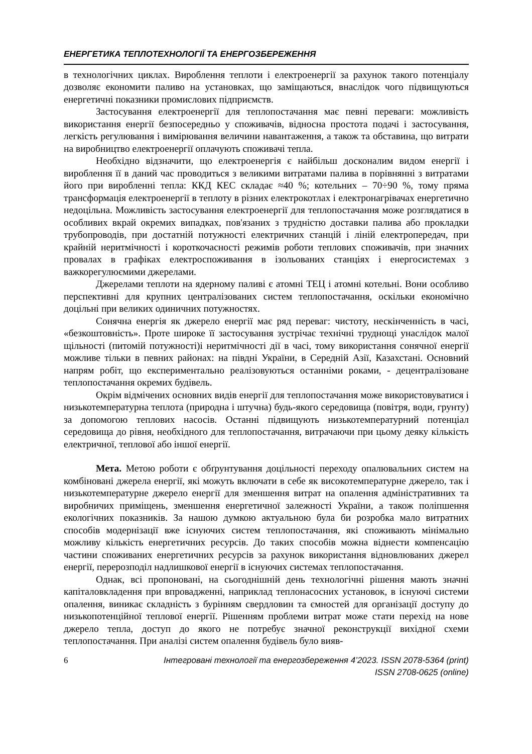ЕНЕРГЕТИКА ТЕПЛОТЕХНОЛОГІЇ ТА ЕНЕРГОЗБЕРЕЖЕННЯ
в технологічних циклах. Вироблення теплоти і електроенергії за рахунок такого потенціалу дозволяє економити паливо на установках, що заміщаються, внаслідок чого підвищуються енергетичні показники промислових підприємств.
Застосування електроенергії для теплопостачання має певні переваги: можливість використання енергії безпосередньо у споживачів, відносна простота подачі і застосування, легкість регулювання і вимірювання величини навантаження, а також та обставина, що витрати на виробництво електроенергії оплачують споживачі тепла.
Необхідно відзначити, що електроенергія є найбільш досконалим видом енергії і вироблення її в даний час проводиться з великими витратами палива в порівнянні з витратами його при виробленні тепла: ККД КЕС складає ≈40 %; котельних – 70÷90 %, тому пряма трансформація електроенергії в теплоту в різних електрокотлах і електронагрівачах енергетично недоцільна. Можливість застосування електроенергії для теплопостачання може розглядатися в особливих вкрай окремих випадках, пов'язаних з трудністю доставки палива або прокладки трубопроводів, при достатній потужності електричних станцій і ліній електропередач, при крайній неритмічності і короткочасності режимів роботи теплових споживачів, при значних провалах в графіках електроспоживання в ізольованих станціях і енергосистемах з важкорегулюємими джерелами.
Джерелами теплоти на ядерному паливі є атомні ТЕЦ і атомні котельні. Вони особливо перспективні для крупних централізованих систем теплопостачання, оскільки економічно доцільні при великих одиничних потужностях.
Сонячна енергія як джерело енергії має ряд переваг: чистоту, нескінченність в часі, «безкоштовність». Проте широке її застосування зустрічає технічні труднощі унаслідок малої щільності (питомій потужності)і неритмічності дії в часі, тому використання сонячної енергії можливе тільки в певних районах: на півдні України, в Середній Азії, Казахстані. Основний напрям робіт, що експериментально реалізовуються останніми роками, - децентралізоване теплопостачання окремих будівель.
Окрім відмічених основних видів енергії для теплопостачання може використовуватися і низькотемпературна теплота (природна і штучна) будь-якого середовища (повітря, води, грунту) за допомогою теплових насосів. Останні підвищують низькотемпературний потенціал середовища до рівня, необхідного для теплопостачання, витрачаючи при цьому деяку кількість електричної, теплової або іншої енергії.
Мета. Метою роботи є обґрунтування доцільності переходу опалювальних систем на комбіновані джерела енергії, які можуть включати в себе як високотемпературне джерело, так і низькотемпературне джерело енергії для зменшення витрат на опалення адміністративних та виробничих приміщень, зменшення енергетичної залежності України, а також поліпшення екологічних показників. За нашою думкою актуальною була би розробка мало витратних способів модернізації вже існуючих систем теплопостачання, які споживають мінімально можливу кількість енергетичних ресурсів. До таких способів можна віднести компенсацію частини споживаних енергетичних ресурсів за рахунок використання відновлюваних джерел енергії, перерозподіл надлишкової енергії в існуючих системах теплопостачання.
Однак, всі пропоновані, на сьогоднішній день технологічні рішення мають значні капіталовкладення при впровадженні, наприклад теплонасосних установок, в існуючі системи опалення, виникає складність з бурінням свердловин та ємностей для організації доступу до низькопотенційної теплової енергії. Рішенням проблеми витрат може стати перехід на нове джерело тепла, доступ до якого не потребує значної реконструкції вихідної схеми теплопостачання. При аналізі систем опалення будівель було вияв-
6 Інтегровані технології та енергозбереження 4’2023. ISSN 2078-5364 (print)
ISSN 2708-0625 (online)